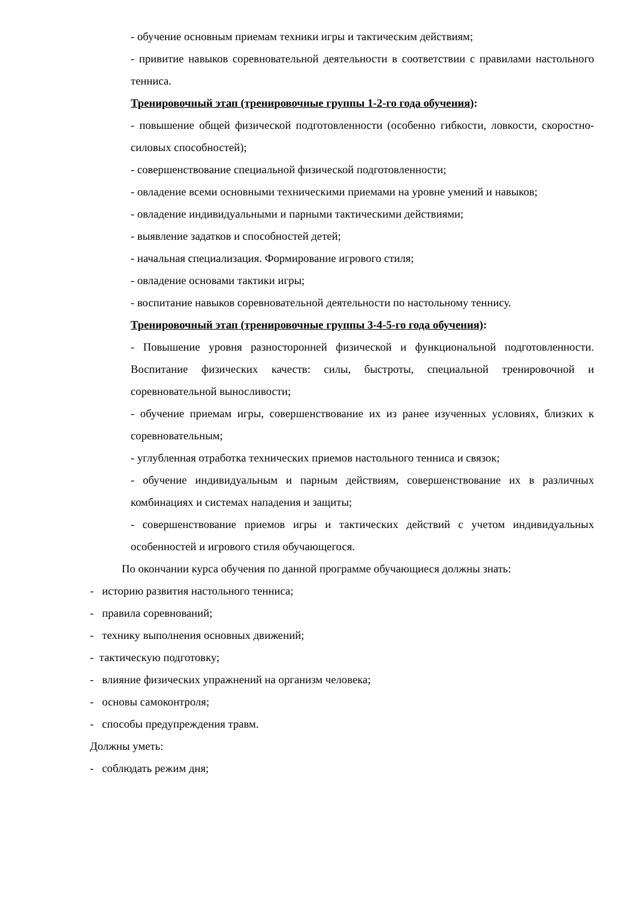- обучение основным приемам техники игры и тактическим действиям;
- привитие навыков соревновательной деятельности в соответствии с правилами настольного тенниса.
Тренировочный этап (тренировочные группы 1-2-го года обучения):
- повышение общей физической подготовленности (особенно гибкости, ловкости, скоростно-силовых способностей);
- совершенствование специальной физической подготовленности;
- овладение всеми основными техническими приемами на уровне умений и навыков;
- овладение индивидуальными и парными тактическими действиями;
- выявление задатков и способностей детей;
- начальная специализация. Формирование игрового стиля;
- овладение основами тактики игры;
- воспитание навыков соревновательной деятельности по настольному теннису.
Тренировочный этап (тренировочные группы 3-4-5-го года обучения):
- Повышение уровня разносторонней физической и функциональной подготовленности. Воспитание физических качеств: силы, быстроты, специальной тренировочной и соревновательной выносливости;
- обучение приемам игры, совершенствование их из ранее изученных условиях, близких к соревновательным;
- углубленная отработка технических приемов настольного тенниса и связок;
- обучение индивидуальным и парным действиям, совершенствование их в различных комбинациях и системах нападения и защиты;
- совершенствование приемов игры и тактических действий с учетом индивидуальных особенностей и игрового стиля обучающегося.
По окончании курса обучения по данной программе обучающиеся должны знать:
- историю развития настольного тенниса;
- правила соревнований;
- технику выполнения основных движений;
- тактическую подготовку;
- влияние физических упражнений на организм человека;
- основы самоконтроля;
- способы предупреждения травм.
Должны уметь:
- соблюдать режим дня;